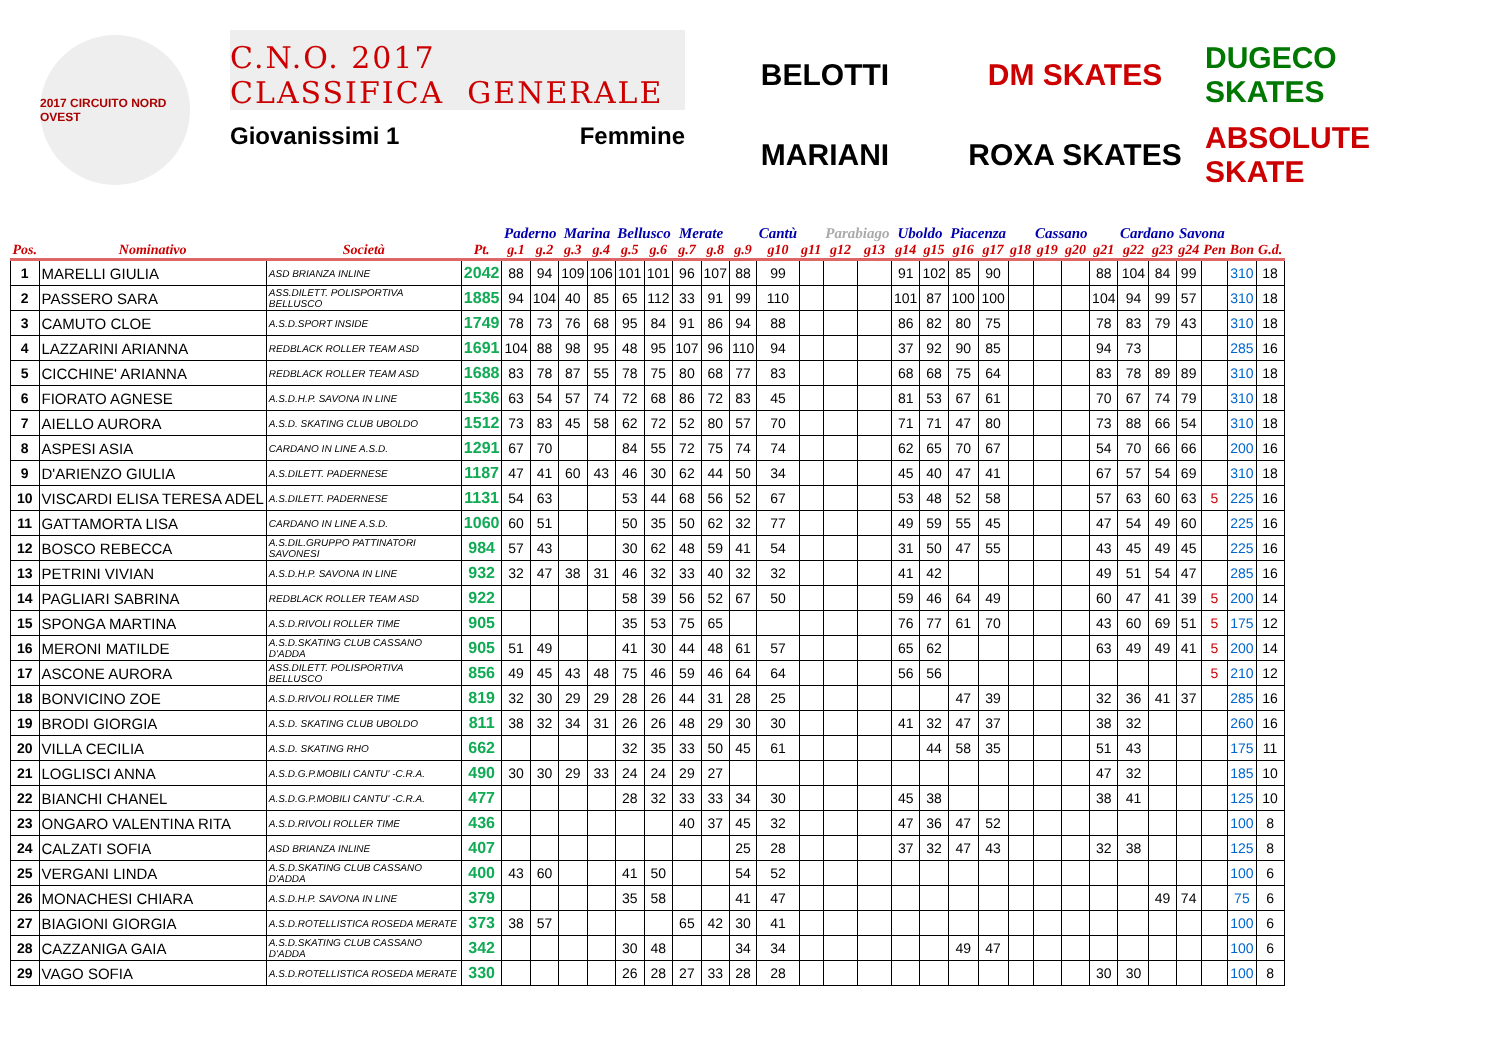2017 CIRCUITO NORD OVEST
C.N.O. 2017
CLASSIFICA GENERALE
Giovanissimi 1 Femmine
BELOTTI
DM SKATES
DUGECO SKATES
MARIANI
ROXA SKATES
ABSOLUTE SKATE
| | | | | Paderno | | Marina | | Bellusco | | Merate | | | Cantù | | Parabiago | | Uboldo | | Piacenza | | | Cassano | | | Cardano | | Savona | | | |
| --- | --- | --- | --- | --- | --- | --- | --- | --- | --- | --- | --- | --- | --- | --- | --- | --- | --- | --- | --- | --- | --- | --- | --- | --- | --- | --- | --- | --- | --- | --- |
| Pos. | Nominativo | Società | Pt. | g.1 | g.2 | g.3 | g.4 | g.5 | g.6 | g.7 | g.8 | g.9 | g10 | g11 | g12 | g13 | g14 | g15 | g16 | g17 | g18 | g19 | g20 | g21 | g22 | g23 | g24 | Pen | Bon | G.d. |
| 1 | MARELLI GIULIA | ASD BRIANZA INLINE | 2042 | 88 | 94 | 109 | 106 | 101 | 101 | 96 | 107 | 88 | 99 | | | | 91 | 102 | 85 | 90 | | | | 88 | 104 | 84 | 99 | | 310 | 18 |
| 2 | PASSERO SARA | ASS.DILETT. POLISPORTIVA BELLUSCO | 1885 | 94 | 104 | 40 | 85 | 65 | 112 | 33 | 91 | 99 | 110 | | | | 101 | 87 | 100 | 100 | | | | 104 | 94 | 99 | 57 | | 310 | 18 |
| 3 | CAMUTO CLOE | A.S.D.SPORT INSIDE | 1749 | 78 | 73 | 76 | 68 | 95 | 84 | 91 | 86 | 94 | 88 | | | | 86 | 82 | 80 | 75 | | | | 78 | 83 | 79 | 43 | | 310 | 18 |
| 4 | LAZZARINI ARIANNA | REDBLACK ROLLER TEAM ASD | 1691 | 104 | 88 | 98 | 95 | 48 | 95 | 107 | 96 | 110 | 94 | | | | 37 | 92 | 90 | 85 | | | | 94 | 73 | | | | 285 | 16 |
| 5 | CICCHINE' ARIANNA | REDBLACK ROLLER TEAM ASD | 1688 | 83 | 78 | 87 | 55 | 78 | 75 | 80 | 68 | 77 | 83 | | | | 68 | 68 | 75 | 64 | | | | 83 | 78 | 89 | 89 | | 310 | 18 |
| 6 | FIORATO AGNESE | A.S.D.H.P. SAVONA IN LINE | 1536 | 63 | 54 | 57 | 74 | 72 | 68 | 86 | 72 | 83 | 45 | | | | 81 | 53 | 67 | 61 | | | | 70 | 67 | 74 | 79 | | 310 | 18 |
| 7 | AIELLO AURORA | A.S.D. SKATING CLUB UBOLDO | 1512 | 73 | 83 | 45 | 58 | 62 | 72 | 52 | 80 | 57 | 70 | | | | 71 | 71 | 47 | 80 | | | | 73 | 88 | 66 | 54 | | 310 | 18 |
| 8 | ASPESI ASIA | CARDANO IN LINE A.S.D. | 1291 | 67 | 70 | | | 84 | 55 | 72 | 75 | 74 | 74 | | | | 62 | 65 | 70 | 67 | | | | 54 | 70 | 66 | 66 | | 200 | 16 |
| 9 | D'ARIENZO GIULIA | A.S.DILETT. PADERNESE | 1187 | 47 | 41 | 60 | 43 | 46 | 30 | 62 | 44 | 50 | 34 | | | | 45 | 40 | 47 | 41 | | | | 67 | 57 | 54 | 69 | | 310 | 18 |
| 10 | VISCARDI ELISA TERESA ADEL | A.S.DILETT. PADERNESE | 1131 | 54 | 63 | | | 53 | 44 | 68 | 56 | 52 | 67 | | | | 53 | 48 | 52 | 58 | | | | 57 | 63 | 60 | 63 | 5 | 225 | 16 |
| 11 | GATTAMORTA LISA | CARDANO IN LINE A.S.D. | 1060 | 60 | 51 | | | 50 | 35 | 50 | 62 | 32 | 77 | | | | 49 | 59 | 55 | 45 | | | | 47 | 54 | 49 | 60 | | 225 | 16 |
| 12 | BOSCO REBECCA | A.S.DIL.GRUPPO PATTINATORI SAVONESI | 984 | 57 | 43 | | | 30 | 62 | 48 | 59 | 41 | 54 | | | | 31 | 50 | 47 | 55 | | | | 43 | 45 | 49 | 45 | | 225 | 16 |
| 13 | PETRINI VIVIAN | A.S.D.H.P. SAVONA IN LINE | 932 | 32 | 47 | 38 | 31 | 46 | 32 | 33 | 40 | 32 | 32 | | | | 41 | 42 | | | | | | 49 | 51 | 54 | 47 | | 285 | 16 |
| 14 | PAGLIARI SABRINA | REDBLACK ROLLER TEAM ASD | 922 | | | | | 58 | 39 | 56 | 52 | 67 | 50 | | | | 59 | 46 | 64 | 49 | | | | 60 | 47 | 41 | 39 | 5 | 200 | 14 |
| 15 | SPONGA MARTINA | A.S.D.RIVOLI ROLLER TIME | 905 | | | | | 35 | 53 | 75 | 65 | | | | | | 76 | 77 | 61 | 70 | | | | 43 | 60 | 69 | 51 | 5 | 175 | 12 |
| 16 | MERONI MATILDE | A.S.D.SKATING CLUB CASSANO D'ADDA | 905 | 51 | 49 | | | 41 | 30 | 44 | 48 | 61 | 57 | | | | 65 | 62 | | | | | | 63 | 49 | 49 | 41 | 5 | 200 | 14 |
| 17 | ASCONE AURORA | ASS.DILETT. POLISPORTIVA BELLUSCO | 856 | 49 | 45 | 43 | 48 | 75 | 46 | 59 | 46 | 64 | 64 | | | | 56 | 56 | | | | | | | | | | 5 | 210 | 12 |
| 18 | BONVICINO ZOE | A.S.D.RIVOLI ROLLER TIME | 819 | 32 | 30 | 29 | 29 | 28 | 26 | 44 | 31 | 28 | 25 | | | | | | 47 | 39 | | | | 32 | 36 | 41 | 37 | | 285 | 16 |
| 19 | BRODI GIORGIA | A.S.D. SKATING CLUB UBOLDO | 811 | 38 | 32 | 34 | 31 | 26 | 26 | 48 | 29 | 30 | 30 | | | | 41 | 32 | 47 | 37 | | | | 38 | 32 | | | | 260 | 16 |
| 20 | VILLA CECILIA | A.S.D. SKATING RHO | 662 | | | | | 32 | 35 | 33 | 50 | 45 | 61 | | | | | 44 | 58 | 35 | | | | 51 | 43 | | | | 175 | 11 |
| 21 | LOGLISCI ANNA | A.S.D.G.P.MOBILI CANTU' -C.R.A. | 490 | 30 | 30 | 29 | 33 | 24 | 24 | 29 | 27 | | | | | | | | | | | | | 47 | 32 | | | | 185 | 10 |
| 22 | BIANCHI CHANEL | A.S.D.G.P.MOBILI CANTU' -C.R.A. | 477 | | | | | 28 | 32 | 33 | 33 | 34 | 30 | | | | 45 | 38 | | | | | | 38 | 41 | | | | 125 | 10 |
| 23 | ONGARO VALENTINA RITA | A.S.D.RIVOLI ROLLER TIME | 436 | | | | | | | 40 | 37 | 45 | 32 | | | | 47 | 36 | 47 | 52 | | | | | | | | | 100 | 8 |
| 24 | CALZATI SOFIA | ASD BRIANZA INLINE | 407 | | | | | | | | | 25 | 28 | | | | 37 | 32 | 47 | 43 | | | | 32 | 38 | | | | 125 | 8 |
| 25 | VERGANI LINDA | A.S.D.SKATING CLUB CASSANO D'ADDA | 400 | 43 | 60 | | | 41 | 50 | | | 54 | 52 | | | | | | | | | | | | | | | | 100 | 6 |
| 26 | MONACHESI CHIARA | A.S.D.H.P. SAVONA IN LINE | 379 | | | | | 35 | 58 | | | 41 | 47 | | | | | | | | | | | | | 49 | 74 | | 75 | 6 |
| 27 | BIAGIONI GIORGIA | A.S.D.ROTELLISTICA ROSEDA MERATE | 373 | 38 | 57 | | | | | 65 | 42 | 30 | 41 | | | | | | | | | | | | | | | | 100 | 6 |
| 28 | CAZZANIGA GAIA | A.S.D.SKATING CLUB CASSANO D'ADDA | 342 | | | | | 30 | 48 | | | 34 | 34 | | | | | | 49 | 47 | | | | | | | | | 100 | 6 |
| 29 | VAGO SOFIA | A.S.D.ROTELLISTICA ROSEDA MERATE | 330 | | | | | 26 | 28 | 27 | 33 | 28 | 28 | | | | | | | | | | | 30 | 30 | | | | 100 | 8 |